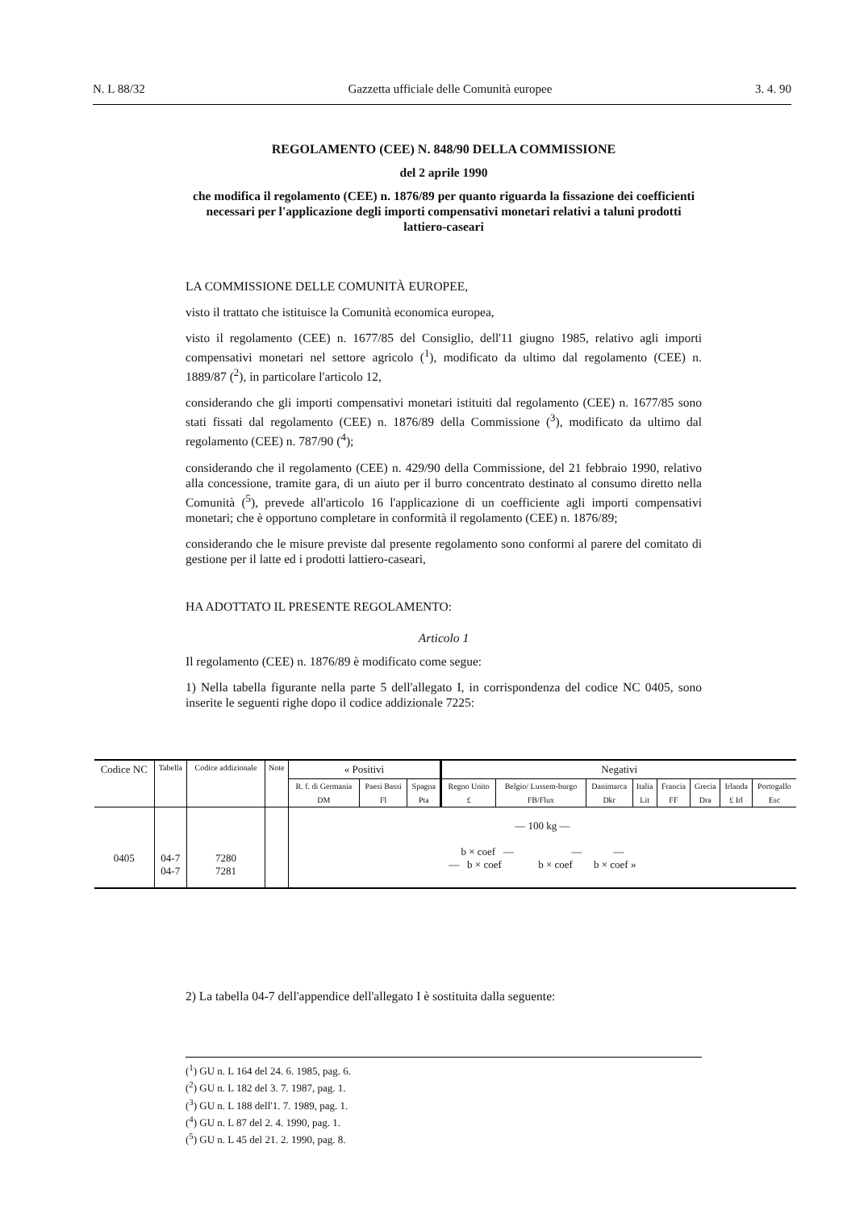N. L 88/32 Gazzetta ufficiale delle Comunità europee 3. 4. 90
REGOLAMENTO (CEE) N. 848/90 DELLA COMMISSIONE
del 2 aprile 1990
che modifica il regolamento (CEE) n. 1876/89 per quanto riguarda la fissazione dei coefficienti necessari per l'applicazione degli importi compensativi monetari relativi a taluni prodotti lattiero-caseari
LA COMMISSIONE DELLE COMUNITÀ EUROPEE,
visto il trattato che istituisce la Comunità economica europea,
visto il regolamento (CEE) n. 1677/85 del Consiglio, dell'11 giugno 1985, relativo agli importi compensativi monetari nel settore agricolo (<sup>1</sup>), modificato da ultimo dal regolamento (CEE) n. 1889/87 (<sup>2</sup>), in particolare l'articolo 12,
considerando che gli importi compensativi monetari istituiti dal regolamento (CEE) n. 1677/85 sono stati fissati dal regolamento (CEE) n. 1876/89 della Commissione (<sup>3</sup>), modificato da ultimo dal regolamento (CEE) n. 787/90 (<sup>4</sup>);
considerando che il regolamento (CEE) n. 429/90 della Commissione, del 21 febbraio 1990, relativo alla concessione, tramite gara, di un aiuto per il burro concentrato destinato al consumo diretto nella Comunità (<sup>5</sup>), prevede all'articolo 16 l'applicazione di un coefficiente agli importi compensativi monetari; che è opportuno completare in conformità il regolamento (CEE) n. 1876/89;
considerando che le misure previste dal presente regolamento sono conformi al parere del comitato di gestione per il latte ed i prodotti lattiero-caseari,
HA ADOTTATO IL PRESENTE REGOLAMENTO:
Articolo 1
Il regolamento (CEE) n. 1876/89 è modificato come segue:
1) Nella tabella figurante nella parte 5 dell'allegato I, in corrispondenza del codice NC 0405, sono inserite le seguenti righe dopo il codice addizionale 7225:
| Codice NC | Tabella | Codice addizionale | Note | « Positivi | | | Negativi | | | | | | | |
| --- | --- | --- | --- | --- | --- | --- | --- | --- | --- | --- | --- | --- | --- | --- |
| | | | | R. f. di Germania | Paesi Bassi | Spagna | Regno Unito | Belgio/ Lussem-burgo | Danimarca | Italia | Francia | Grecia | Irlanda | Portogallo |
| | | | | DM | Fl | Pta | £ | FB/Flux | Dkr | Lit | FF | Dra | £ Irl | Esc |
| 0405 | 04-7 04-7 | 7280 7281 | | — 100 kg — b × coef — — — — b × coef b × coef b × coef » | | | | | | | | | | |
2) La tabella 04-7 dell'appendice dell'allegato I è sostituita dalla seguente:
(<sup>1</sup>) GU n. L 164 del 24. 6. 1985, pag. 6.
(<sup>2</sup>) GU n. L 182 del 3. 7. 1987, pag. 1.
(<sup>3</sup>) GU n. L 188 dell'1. 7. 1989, pag. 1.
(<sup>4</sup>) GU n. L 87 del 2. 4. 1990, pag. 1.
(<sup>5</sup>) GU n. L 45 del 21. 2. 1990, pag. 8.